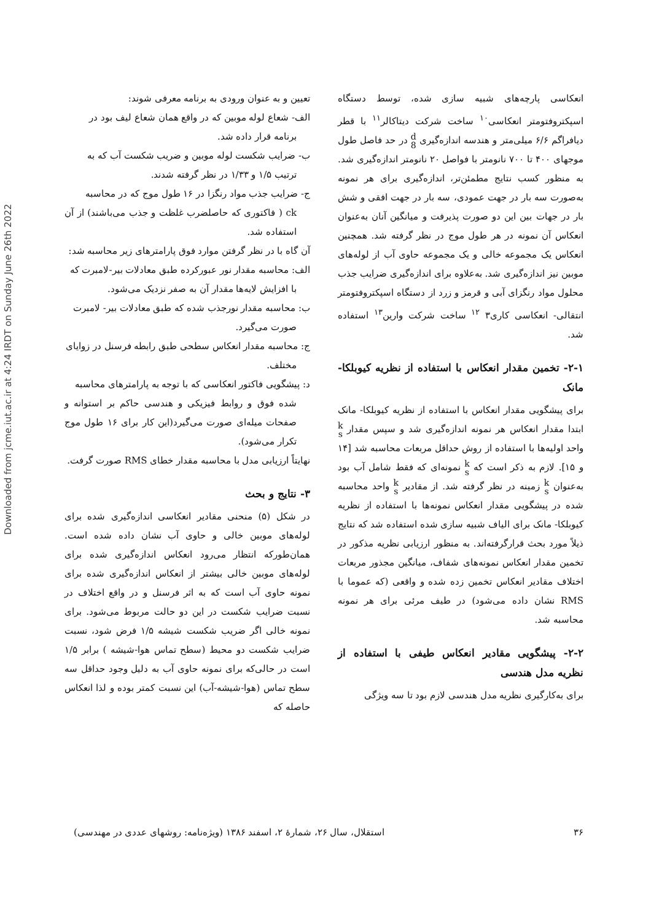Downloaded from jcme.iut.ac.ir at 4:24 IRDT on Sunday June 26th 2022
انعکاسی پارچه‌های شبیه سازی شده، توسط دستگاه اسپکتروفتومتر انعکاسی<sup>۱۰</sup> ساخت شرکت دیتاکالر<sup>۱۱</sup> با قطر دیافراگم ۶/۶ میلی‌متر و هندسه اندازه‌گیری d
8 در حد فاصل طول موجهای ۴۰۰ تا ۷۰۰ نانومتر با فواصل ۲۰ نانومتر اندازه‌گیری شد. به منظور کسب نتایج مطمئن‌تر، اندازه‌گیری برای هر نمونه به‌صورت سه بار در جهت عمودی، سه بار در جهت افقی و شش بار در جهات بین این دو صورت پذیرفت و میانگین آنان به‌عنوان انعکاس آن نمونه در هر طول موج در نظر گرفته شد. همچنین انعکاس یک مجموعه خالی و یک مجموعه حاوی آب از لوله‌های موبین نیز اندازه‌گیری شد. به‌علاوه برای اندازه‌گیری ضرایب جذب محلول مواد رنگزای آبی و قرمز و زرد از دستگاه اسپکتروفتومتر انتقالی- انعکاسی کاری۳ <sup>۱۲</sup> ساخت شرکت وارین<sup>۱۳</sup> استفاده شد.
۲-۱- تخمین مقدار انعکاس با استفاده از نظریه کیوبلکا-مانک
برای پیشگویی مقدار انعکاس با استفاده از نظریه کیوبلکا- مانک ابتدا مقدار انعکاس هر نمونه اندازه‌گیری شد و سپس مقدار k
s واحد اولیه‌ها با استفاده از روش حداقل مربعات محاسبه شد [۱۴ و ۱۵]. لازم به ذکر است که k
s نمونه‌ای که فقط شامل آب بود به‌عنوان k
s زمینه در نظر گرفته شد. از مقادیر k
s واحد محاسبه شده در پیشگویی مقدار انعکاس نمونه‌ها با استفاده از نظریه کیوبلکا- مانک برای الیاف شبیه سازی شده استفاده شد که نتایج ذیلاً مورد بحث قرارگرفته‌اند. به منظور ارزیابی نظریه مذکور در تخمین مقدار انعکاس نمونه‌های شفاف، میانگین مجذور مربعات اختلاف مقادیر انعکاس تخمین زده شده و واقعی (که عموما با RMS نشان داده می‌شود) در طیف مرئی برای هر نمونه محاسبه شد.
۲-۲- پیشگویی مقادیر انعکاس طیفی با استفاده از نظریه مدل هندسی
برای به‌کارگیری نظریه مدل هندسی لازم بود تا سه ویژگی
تعیین و به عنوان ورودی به برنامه معرفی شوند:
الف- شعاع لوله موبین که در واقع همان شعاع لیف بود در
برنامه قرار داده شد.
ب- ضرایب شکست لوله موبین و ضریب شکست آب که به
ترتیب ۱/۵ و ۱/۳۳ در نظر گرفته شدند.
ج- ضرایب جذب مواد رنگزا در ۱۶ طول موج که در محاسبه
ck ( فاکتوری که حاصلضرب غلظت و جذب می‌باشند) از آن استفاده شد.
آن گاه با در نظر گرفتن موارد فوق پارامترهای زیر محاسبه شد:
الف: محاسبه مقدار نور عبورکرده طبق معادلات بیر-لامبرت که
با افزایش لایه‌ها مقدار آن به صفر نزدیک می‌شود.
ب: محاسبه مقدار نورجذب شده که طبق معادلات بیر- لامبرت
صورت می‌گیرد.
ج: محاسبه مقدار انعکاس سطحی طبق رابطه فرسنل در زوایای
مختلف.
د: پیشگویی فاکتور انعکاسی که با توجه به پارامترهای محاسبه
شده فوق و روابط فیزیکی و هندسی حاکم بر استوانه و صفحات میله‌ای صورت می‌گیرد(این کار برای ۱۶ طول موج تکرار می‌شود).
نهایتاً ارزیابی مدل با محاسبه مقدار خطای RMS صورت گرفت.
۳- نتایج و بحث
در شکل (۵) منحنی مقادیر انعکاسی اندازه‌گیری شده برای لوله‌های موبین خالی و حاوی آب نشان داده شده است. همان‌طورکه انتظار می‌رود انعکاس اندازه‌گیری شده برای لوله‌های موبین خالی بیشتر از انعکاس اندازه‌گیری شده برای نمونه حاوی آب است که به اثر فرسنل و در واقع اختلاف در نسبت ضرایب شکست در این دو حالت مربوط می‌شود. برای نمونه خالی اگر ضریب شکست شیشه ۱/۵ فرض شود، نسبت ضرایب شکست دو محیط (سطح تماس هوا-شیشه ) برابر ۱/۵ است در حالی‌که برای نمونه حاوی آب به دلیل وجود حداقل سه سطح تماس (هوا-شیشه-آب) این نسبت کمتر بوده و لذا انعکاس حاصله که
۳۶ استقلال، سال ۲۶، شمارهٔ ۲، اسفند ۱۳۸۶ (ویژه‌نامه: روشهای عددی در مهندسی)